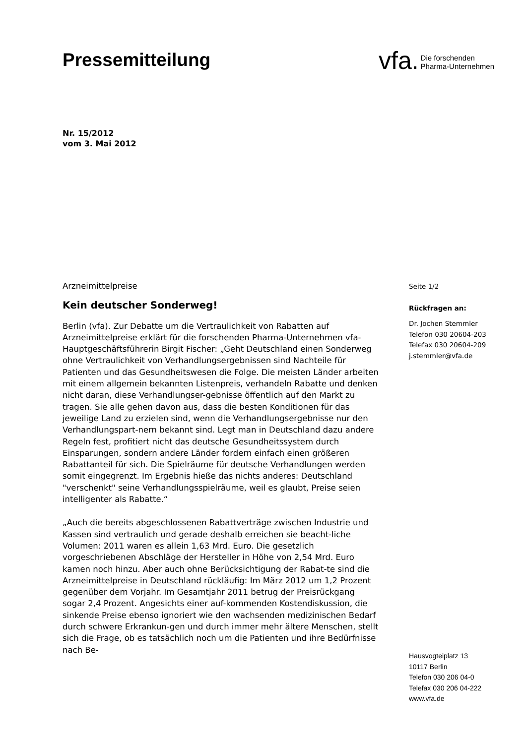Pressemitteilung
vfa. Die forschenden
Pharma-Unternehmen
Nr. 15/2012
vom 3. Mai 2012
Arzneimittelpreise
Kein deutscher Sonderweg!
Berlin (vfa). Zur Debatte um die Vertraulichkeit von Rabatten auf Arzneimittelpreise erklärt für die forschenden Pharma-Unternehmen vfa-Hauptgeschäftsführerin Birgit Fischer: „Geht Deutschland einen Sonderweg ohne Vertraulichkeit von Verhandlungsergebnissen sind Nachteile für Patienten und das Gesundheitswesen die Folge. Die meisten Länder arbeiten mit einem allgemein bekannten Listenpreis, verhandeln Rabatte und denken nicht daran, diese Verhandlungser-gebnisse öffentlich auf den Markt zu tragen. Sie alle gehen davon aus, dass die besten Konditionen für das jeweilige Land zu erzielen sind, wenn die Verhandlungsergebnisse nur den Verhandlungspart-nern bekannt sind. Legt man in Deutschland dazu andere Regeln fest, profitiert nicht das deutsche Gesundheitssystem durch Einsparungen, sondern andere Länder fordern einfach einen größeren Rabattanteil für sich. Die Spielräume für deutsche Verhandlungen werden somit eingegrenzt. Im Ergebnis hieße das nichts anderes: Deutschland "verschenkt" seine Verhandlungsspielräume, weil es glaubt, Preise seien intelligenter als Rabatte.“
„Auch die bereits abgeschlossenen Rabattverträge zwischen Industrie und Kassen sind vertraulich und gerade deshalb erreichen sie beacht-liche Volumen: 2011 waren es allein 1,63 Mrd. Euro. Die gesetzlich vorgeschriebenen Abschläge der Hersteller in Höhe von 2,54 Mrd. Euro kamen noch hinzu. Aber auch ohne Berücksichtigung der Rabat-te sind die Arzneimittelpreise in Deutschland rückläufig: Im März 2012 um 1,2 Prozent gegenüber dem Vorjahr. Im Gesamtjahr 2011 betrug der Preisrückgang sogar 2,4 Prozent. Angesichts einer auf-kommenden Kostendiskussion, die sinkende Preise ebenso ignoriert wie den wachsenden medizinischen Bedarf durch schwere Erkrankun-gen und durch immer mehr ältere Menschen, stellt sich die Frage, ob es tatsächlich noch um die Patienten und ihre Bedürfnisse nach Be-
Seite 1/2
Rückfragen an:
Dr. Jochen Stemmler
Telefon 030 20604-203
Telefax 030 20604-209
j.stemmler@vfa.de
Hausvogteiplatz 13
10117 Berlin
Telefon 030 206 04-0
Telefax 030 206 04-222
www.vfa.de